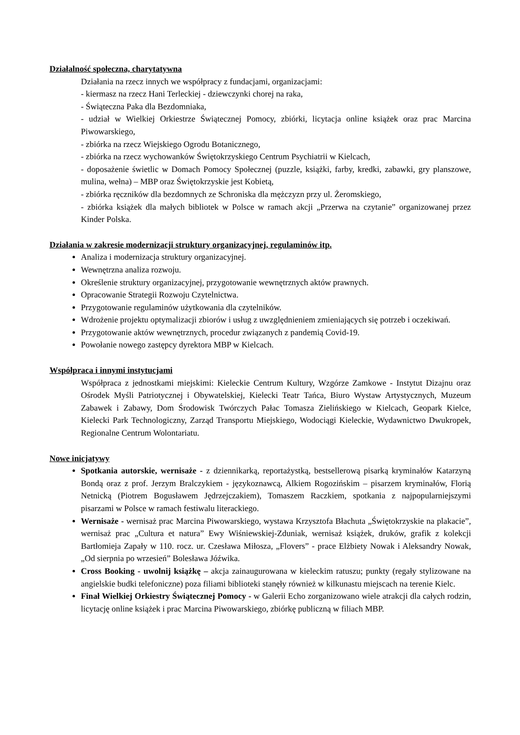Działalność społeczna, charytatywna
Działania na rzecz innych we współpracy z fundacjami, organizacjami:
- kiermasz na rzecz Hani Terleckiej - dziewczynki chorej na raka,
- Świąteczna Paka dla Bezdomniaka,
- udział w Wielkiej Orkiestrze Świątecznej Pomocy, zbiórki, licytacja online książek oraz prac Marcina Piwowarskiego,
- zbiórka na rzecz Wiejskiego Ogrodu Botanicznego,
- zbiórka na rzecz wychowanków Świętokrzyskiego Centrum Psychiatrii w Kielcach,
- doposażenie świetlic w Domach Pomocy Społecznej (puzzle, książki, farby, kredki, zabawki, gry planszowe, mulina, wełna) – MBP oraz Świętokrzyskie jest Kobietą,
- zbiórka ręczników dla bezdomnych ze Schroniska dla mężczyzn przy ul. Żeromskiego,
- zbiórka książek dla małych bibliotek w Polsce w ramach akcji „Przerwa na czytanie” organizowanej przez Kinder Polska.
Działania w zakresie modernizacji struktury organizacyjnej, regulaminów itp.
Analiza i modernizacja struktury organizacyjnej.
Wewnętrzna analiza rozwoju.
Określenie struktury organizacyjnej, przygotowanie wewnętrznych aktów prawnych.
Opracowanie Strategii Rozwoju Czytelnictwa.
Przygotowanie regulaminów użytkowania dla czytelników.
Wdrożenie projektu optymalizacji zbiorów i usług z uwzględnieniem zmieniających się potrzeb i oczekiwań.
Przygotowanie aktów wewnętrznych, procedur związanych z pandemią Covid-19.
Powołanie nowego zastępcy dyrektora MBP w Kielcach.
Współpraca i innymi instytucjami
Współpraca z jednostkami miejskimi: Kieleckie Centrum Kultury, Wzgórze Zamkowe - Instytut Dizajnu oraz Ośrodek Myśli Patriotycznej i Obywatelskiej, Kielecki Teatr Tańca, Biuro Wystaw Artystycznych, Muzeum Zabawek i Zabawy, Dom Środowisk Twórczych Pałac Tomasza Zielińskiego w Kielcach, Geopark Kielce, Kielecki Park Technologiczny, Zarząd Transportu Miejskiego, Wodociągi Kieleckie, Wydawnictwo Dwukropek, Regionalne Centrum Wolontariatu.
Nowe inicjatywy
Spotkania autorskie, wernisaże - z dziennikarką, reportażystką, bestsellerową pisarką kryminałów Katarzyną Bondą oraz z prof. Jerzym Bralczykiem - językoznawcą, Alkiem Rogozińskim – pisarzem kryminałów, Florią Netnicką (Piotrem Bogusławem Jędrzejczakiem), Tomaszem Raczkiem, spotkania z najpopularniejszymi pisarzami w Polsce w ramach festiwalu literackiego.
Wernisaże - wernisaż prac Marcina Piwowarskiego, wystawa Krzysztofa Błachuta „Świętokrzyskie na plakacie”, wernisaż prac „Cultura et natura” Ewy Wiśniewskiej-Zduniak, wernisaż książek, druków, grafik z kolekcji Bartłomieja Zapały w 110. rocz. ur. Czesława Miłosza, „Flovers” - prace Elżbiety Nowak i Aleksandry Nowak, „Od sierpnia po wrzesień” Bolesława Jóźwika.
Cross Booking - uwolnij książkę – akcja zainaugurowana w kieleckim ratuszu; punkty (regały stylizowane na angielskie budki telefoniczne) poza filiami biblioteki stanęły również w kilkunastu miejscach na terenie Kielc.
Finał Wielkiej Orkiestry Świątecznej Pomocy - w Galerii Echo zorganizowano wiele atrakcji dla całych rodzin, licytację online książek i prac Marcina Piwowarskiego, zbiórkę publiczną w filiach MBP.